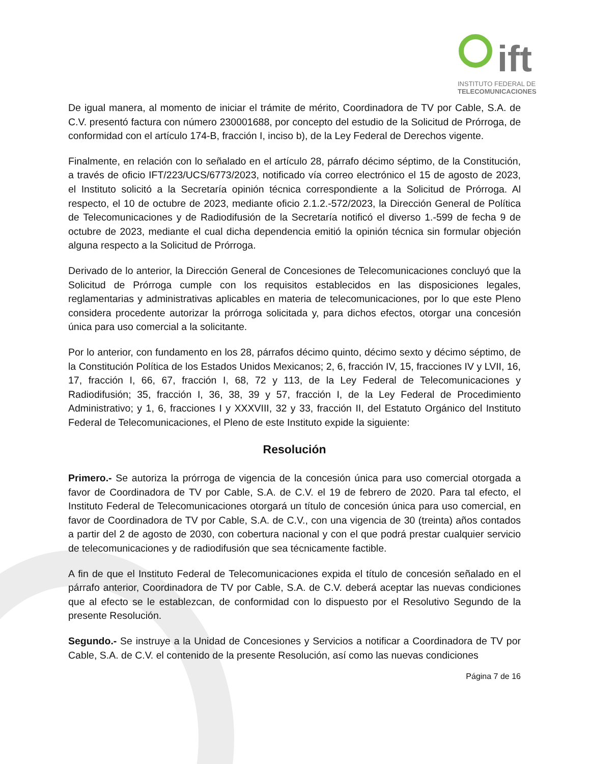ift
INSTITUTO FEDERAL DE
TELECOMUNICACIONES
De igual manera, al momento de iniciar el trámite de mérito, Coordinadora de TV por Cable, S.A. de C.V. presentó factura con número 230001688, por concepto del estudio de la Solicitud de Prórroga, de conformidad con el artículo 174-B, fracción I, inciso b), de la Ley Federal de Derechos vigente.
Finalmente, en relación con lo señalado en el artículo 28, párrafo décimo séptimo, de la Constitución, a través de oficio IFT/223/UCS/6773/2023, notificado vía correo electrónico el 15 de agosto de 2023, el Instituto solicitó a la Secretaría opinión técnica correspondiente a la Solicitud de Prórroga. Al respecto, el 10 de octubre de 2023, mediante oficio 2.1.2.-572/2023, la Dirección General de Política de Telecomunicaciones y de Radiodifusión de la Secretaría notificó el diverso 1.-599 de fecha 9 de octubre de 2023, mediante el cual dicha dependencia emitió la opinión técnica sin formular objeción alguna respecto a la Solicitud de Prórroga.
Derivado de lo anterior, la Dirección General de Concesiones de Telecomunicaciones concluyó que la Solicitud de Prórroga cumple con los requisitos establecidos en las disposiciones legales, reglamentarias y administrativas aplicables en materia de telecomunicaciones, por lo que este Pleno considera procedente autorizar la prórroga solicitada y, para dichos efectos, otorgar una concesión única para uso comercial a la solicitante.
Por lo anterior, con fundamento en los 28, párrafos décimo quinto, décimo sexto y décimo séptimo, de la Constitución Política de los Estados Unidos Mexicanos; 2, 6, fracción IV, 15, fracciones IV y LVII, 16, 17, fracción I, 66, 67, fracción I, 68, 72 y 113, de la Ley Federal de Telecomunicaciones y Radiodifusión; 35, fracción I, 36, 38, 39 y 57, fracción I, de la Ley Federal de Procedimiento Administrativo; y 1, 6, fracciones I y XXXVIII, 32 y 33, fracción II, del Estatuto Orgánico del Instituto Federal de Telecomunicaciones, el Pleno de este Instituto expide la siguiente:
Resolución
Primero.- Se autoriza la prórroga de vigencia de la concesión única para uso comercial otorgada a favor de Coordinadora de TV por Cable, S.A. de C.V. el 19 de febrero de 2020. Para tal efecto, el Instituto Federal de Telecomunicaciones otorgará un título de concesión única para uso comercial, en favor de Coordinadora de TV por Cable, S.A. de C.V., con una vigencia de 30 (treinta) años contados a partir del 2 de agosto de 2030, con cobertura nacional y con el que podrá prestar cualquier servicio de telecomunicaciones y de radiodifusión que sea técnicamente factible.
A fin de que el Instituto Federal de Telecomunicaciones expida el título de concesión señalado en el párrafo anterior, Coordinadora de TV por Cable, S.A. de C.V. deberá aceptar las nuevas condiciones que al efecto se le establezcan, de conformidad con lo dispuesto por el Resolutivo Segundo de la presente Resolución.
Segundo.- Se instruye a la Unidad de Concesiones y Servicios a notificar a Coordinadora de TV por Cable, S.A. de C.V. el contenido de la presente Resolución, así como las nuevas condiciones
Página 7 de 16